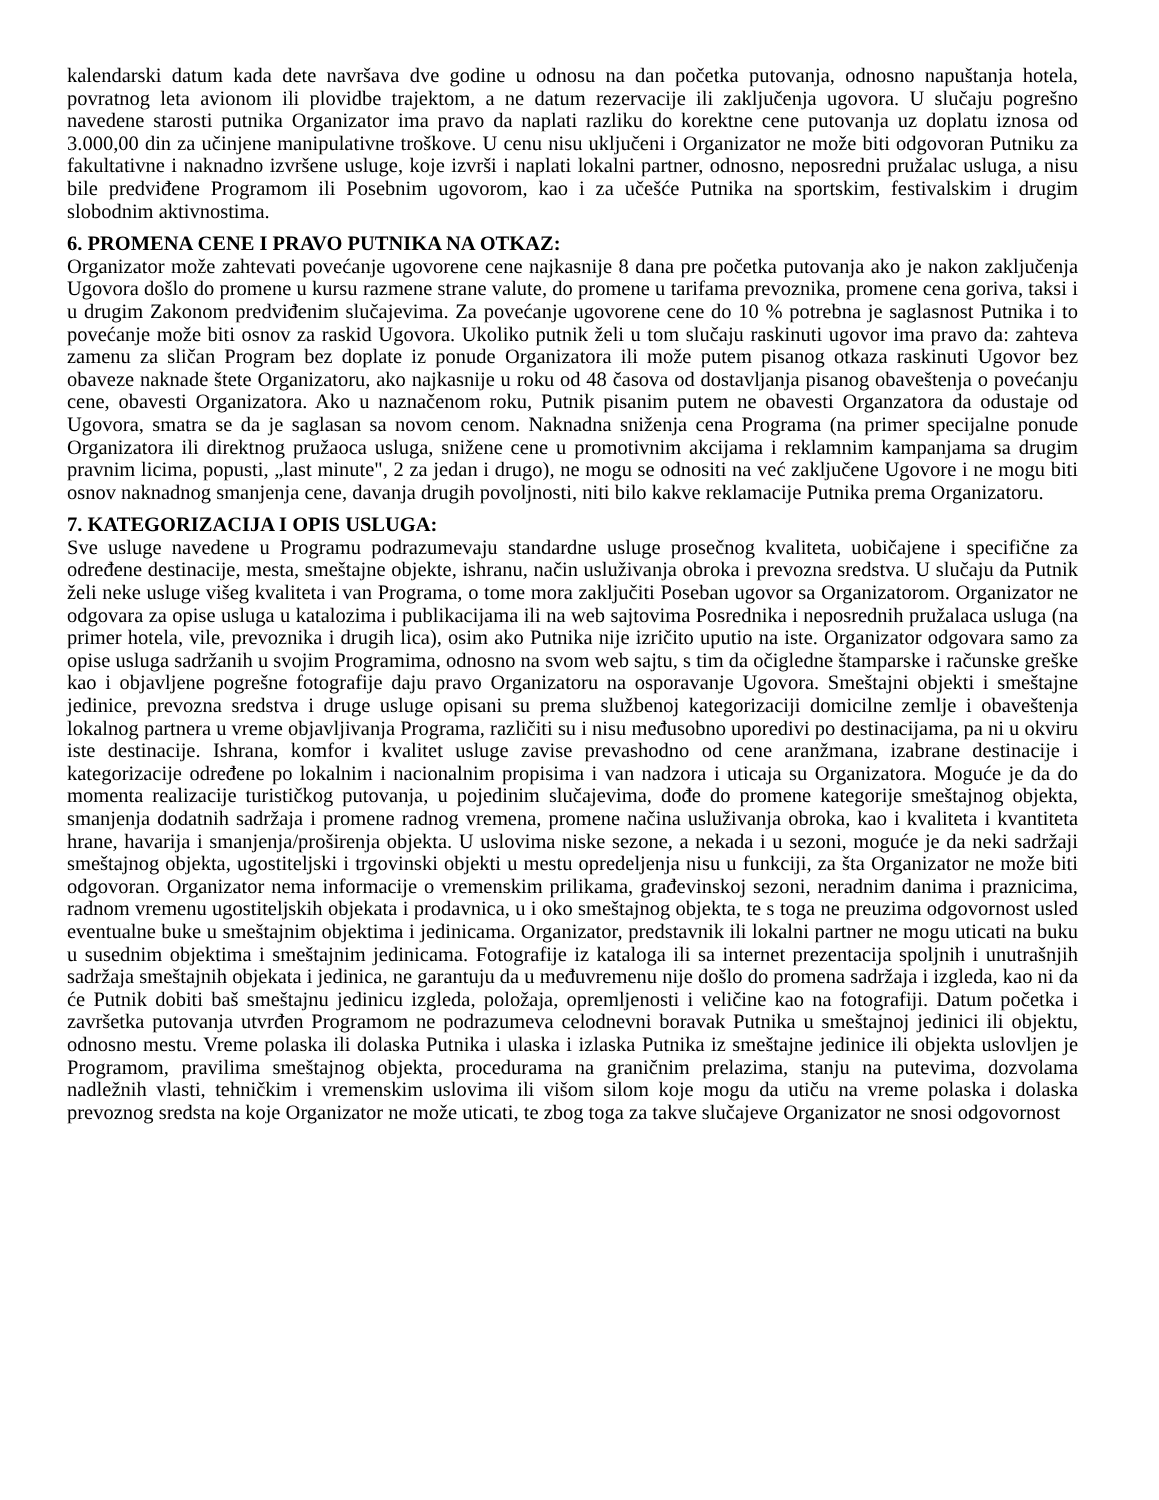kalendarski datum kada dete navršava dve godine u odnosu na dan početka putovanja, odnosno napuštanja hotela, povratnog leta avionom ili plovidbe trajektom, a ne datum rezervacije ili zaključenja ugovora. U slučaju pogrešno navedene starosti putnika Organizator ima pravo da naplati razliku do korektne cene putovanja uz doplatu iznosa od 3.000,00 din za učinjene manipulativne troškove. U cenu nisu uključeni i Organizator ne može biti odgovoran Putniku za fakultativne i naknadno izvršene usluge, koje izvrši i naplati lokalni partner, odnosno, neposredni pružalac usluga, a nisu bile predviđene Programom ili Posebnim ugovorom, kao i za učešće Putnika na sportskim, festivalskim i drugim slobodnim aktivnostima.
6. PROMENA CENE I PRAVO PUTNIKA NA OTKAZ:
Organizator može zahtevati povećanje ugovorene cene najkasnije 8 dana pre početka putovanja ako je nakon zaključenja Ugovora došlo do promene u kursu razmene strane valute, do promene u tarifama prevoznika, promene cena goriva, taksi i u drugim Zakonom predviđenim slučajevima. Za povećanje ugovorene cene do 10 % potrebna je saglasnost Putnika i to povećanje može biti osnov za raskid Ugovora. Ukoliko putnik želi u tom slučaju raskinuti ugovor ima pravo da: zahteva zamenu za sličan Program bez doplate iz ponude Organizatora ili može putem pisanog otkaza raskinuti Ugovor bez obaveze naknade štete Organizatoru, ako najkasnije u roku od 48 časova od dostavljanja pisanog obaveštenja o povećanju cene, obavesti Organizatora. Ako u naznačenom roku, Putnik pisanim putem ne obavesti Organzatora da odustaje od Ugovora, smatra se da je saglasan sa novom cenom. Naknadna sniženja cena Programa (na primer specijalne ponude Organizatora ili direktnog pružaoca usluga, snižene cene u promotivnim akcijama i reklamnim kampanjama sa drugim pravnim licima, popusti, „last minute", 2 za jedan i drugo), ne mogu se odnositi na već zaključene Ugovore i ne mogu biti osnov naknadnog smanjenja cene, davanja drugih povoljnosti, niti bilo kakve reklamacije Putnika prema Organizatoru.
7. KATEGORIZACIJA I OPIS USLUGA:
Sve usluge navedene u Programu podrazumevaju standardne usluge prosečnog kvaliteta, uobičajene i specifične za određene destinacije, mesta, smeštajne objekte, ishranu, način usluživanja obroka i prevozna sredstva. U slučaju da Putnik želi neke usluge višeg kvaliteta i van Programa, o tome mora zaključiti Poseban ugovor sa Organizatorom. Organizator ne odgovara za opise usluga u katalozima i publikacijama ili na web sajtovima Posrednika i neposrednih pružalaca usluga (na primer hotela, vile, prevoznika i drugih lica), osim ako Putnika nije izričito uputio na iste. Organizator odgovara samo za opise usluga sadržanih u svojim Programima, odnosno na svom web sajtu, s tim da očigledne štamparske i računske greške kao i objavljene pogrešne fotografije daju pravo Organizatoru na osporavanje Ugovora. Smeštajni objekti i smeštajne jedinice, prevozna sredstva i druge usluge opisani su prema službenoj kategorizaciji domicilne zemlje i obaveštenja lokalnog partnera u vreme objavljivanja Programa, različiti su i nisu međusobno uporedivi po destinacijama, pa ni u okviru iste destinacije. Ishrana, komfor i kvalitet usluge zavise prevashodno od cene aranžmana, izabrane destinacije i kategorizacije određene po lokalnim i nacionalnim propisima i van nadzora i uticaja su Organizatora. Moguće je da do momenta realizacije turističkog putovanja, u pojedinim slučajevima, dođe do promene kategorije smeštajnog objekta, smanjenja dodatnih sadržaja i promene radnog vremena, promene načina usluživanja obroka, kao i kvaliteta i kvantiteta hrane, havarija i smanjenja/proširenja objekta. U uslovima niske sezone, a nekada i u sezoni, moguće je da neki sadržaji smeštajnog objekta, ugostiteljski i trgovinski objekti u mestu opredeljenja nisu u funkciji, za šta Organizator ne može biti odgovoran. Organizator nema informacije o vremenskim prilikama, građevinskoj sezoni, neradnim danima i praznicima, radnom vremenu ugostiteljskih objekata i prodavnica, u i oko smeštajnog objekta, te s toga ne preuzima odgovornost usled eventualne buke u smeštajnim objektima i jedinicama. Organizator, predstavnik ili lokalni partner ne mogu uticati na buku u susednim objektima i smeštajnim jedinicama. Fotografije iz kataloga ili sa internet prezentacija spoljnih i unutrašnjih sadržaja smeštajnih objekata i jedinica, ne garantuju da u međuvremenu nije došlo do promena sadržaja i izgleda, kao ni da će Putnik dobiti baš smeštajnu jedinicu izgleda, položaja, opremljenosti i veličine kao na fotografiji. Datum početka i završetka putovanja utvrđen Programom ne podrazumeva celodnevni boravak Putnika u smeštajnoj jedinici ili objektu, odnosno mestu. Vreme polaska ili dolaska Putnika i ulaska i izlaska Putnika iz smeštajne jedinice ili objekta uslovljen je Programom, pravilima smeštajnog objekta, procedurama na graničnim prelazima, stanju na putevima, dozvolama nadležnih vlasti, tehničkim i vremenskim uslovima ili višom silom koje mogu da utiču na vreme polaska i dolaska prevoznog sredsta na koje Organizator ne može uticati, te zbog toga za takve slučajeve Organizator ne snosi odgovornost